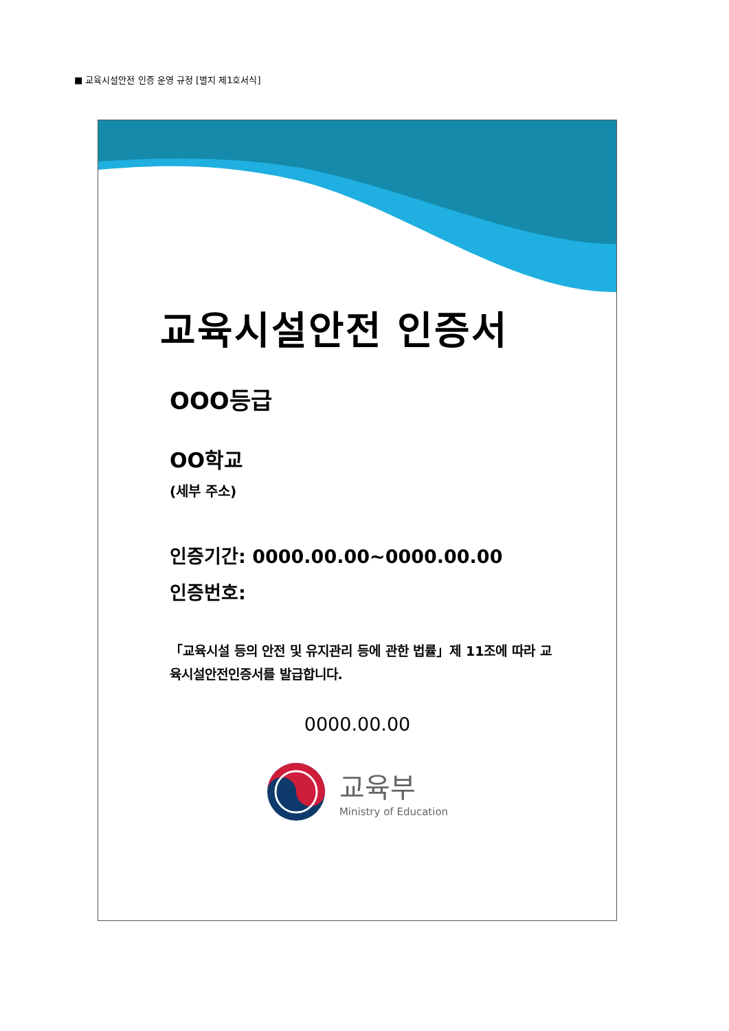■ 교육시설안전 인증 운영 규정 [별지 제1호서식]
교육시설안전 인증서
OOO등급
OO학교
(세부 주소)
인증기간: 0000.00.00~0000.00.00
인증번호:
「교육시설 등의 안전 및 유지관리 등에 관한 법률」제 11조에 따라 교육시설안전인증서를 발급합니다.
0000.00.00
교육부
Ministry of Education